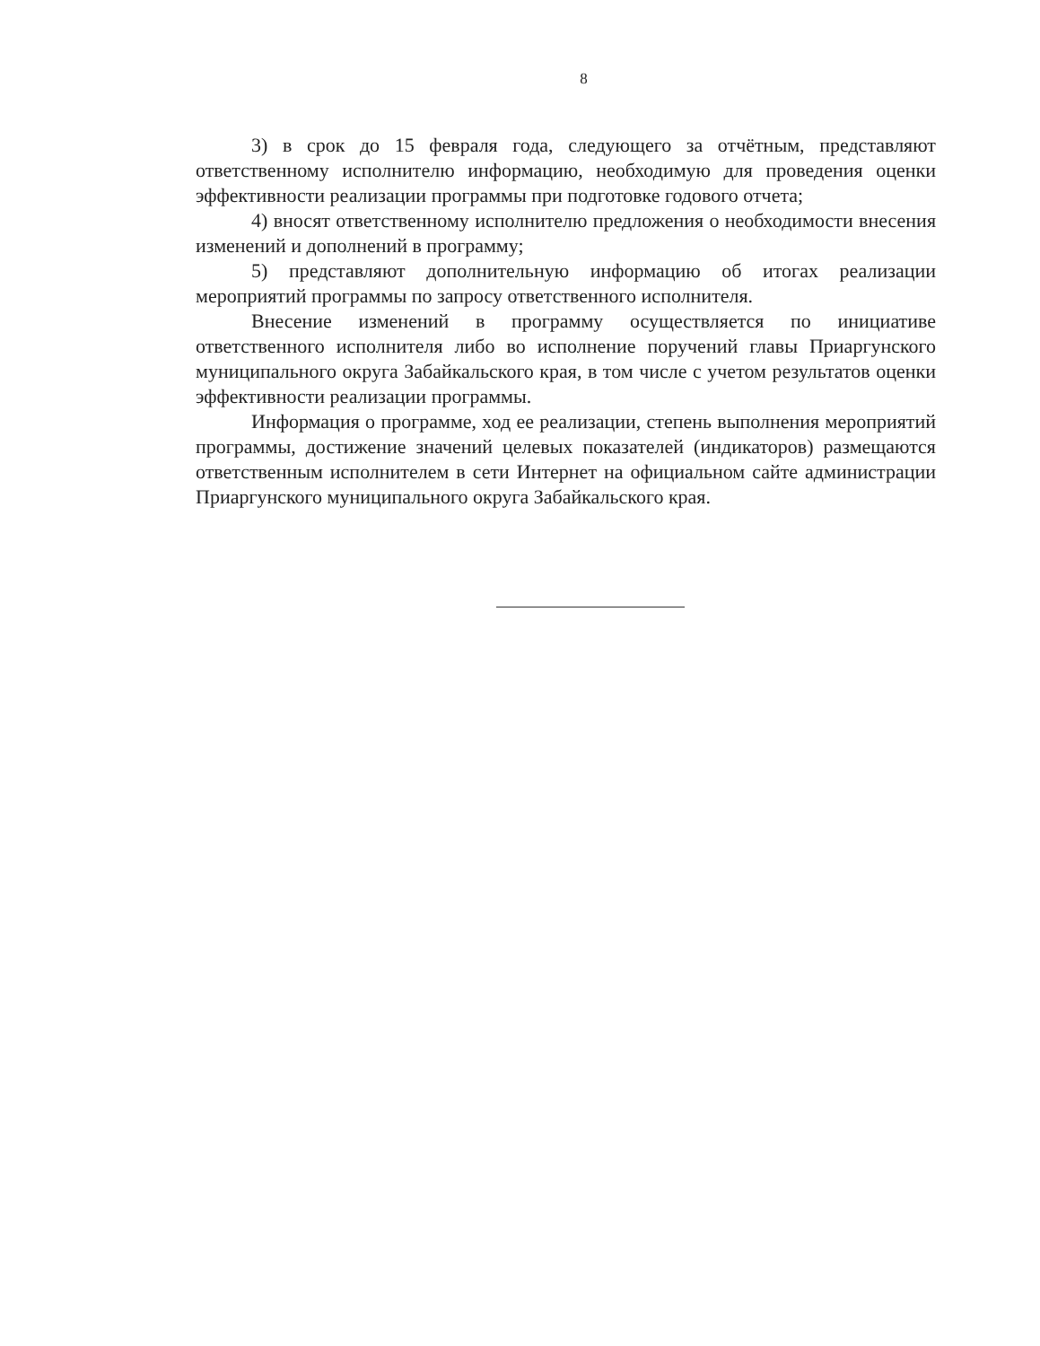8
3) в срок до 15 февраля года, следующего за отчётным, представляют ответственному исполнителю информацию, необходимую для проведения оценки эффективности реализации программы при подготовке годового отчета;
4) вносят ответственному исполнителю предложения о необходимости внесения изменений и дополнений в программу;
5) представляют дополнительную информацию об итогах реализации мероприятий программы по запросу ответственного исполнителя.
Внесение изменений в программу осуществляется по инициативе ответственного исполнителя либо во исполнение поручений главы Приаргунского муниципального округа Забайкальского края, в том числе с учетом результатов оценки эффективности реализации программы.
Информация о программе, ход ее реализации, степень выполнения мероприятий программы, достижение значений целевых показателей (индикаторов) размещаются ответственным исполнителем в сети Интернет на официальном сайте администрации Приаргунского муниципального округа Забайкальского края.